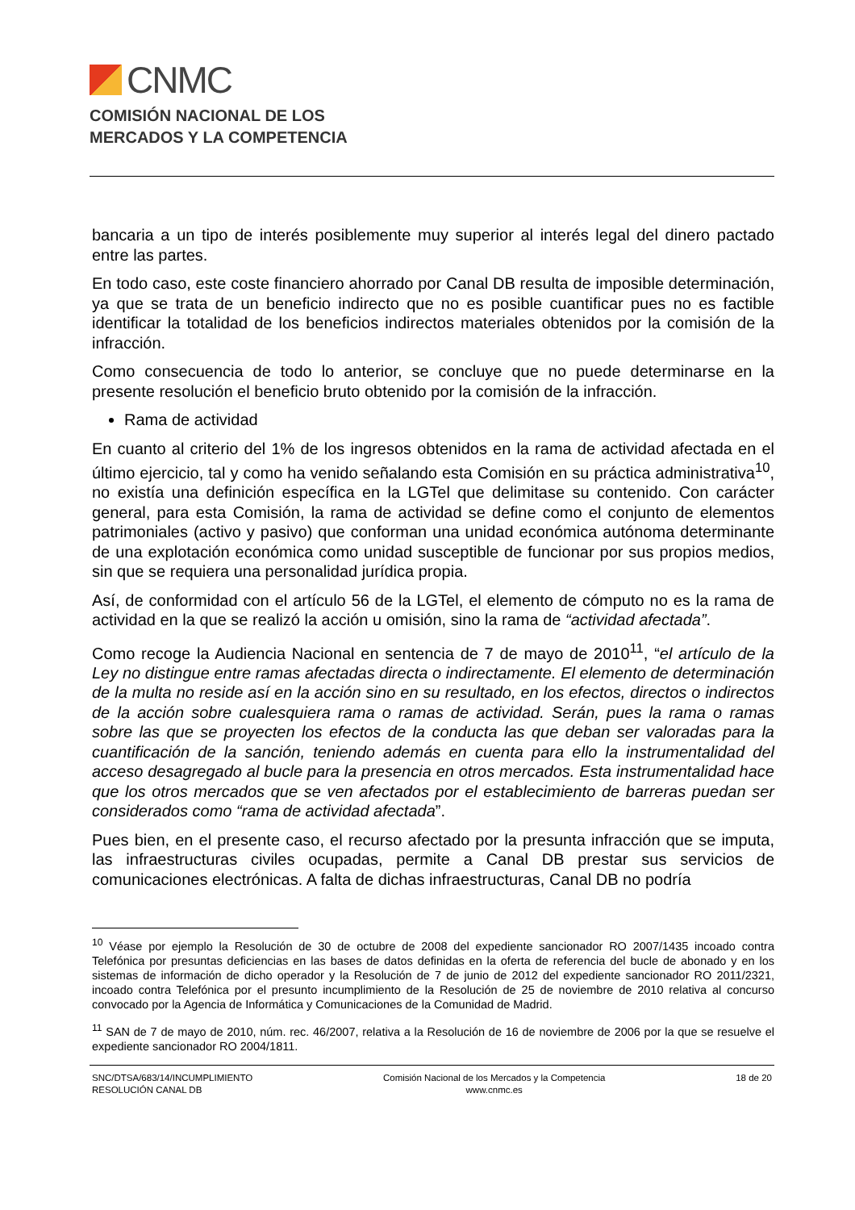CNMC
COMISIÓN NACIONAL DE LOS
MERCADOS Y LA COMPETENCIA
bancaria a un tipo de interés posiblemente muy superior al interés legal del dinero pactado entre las partes.
En todo caso, este coste financiero ahorrado por Canal DB resulta de imposible determinación, ya que se trata de un beneficio indirecto que no es posible cuantificar pues no es factible identificar la totalidad de los beneficios indirectos materiales obtenidos por la comisión de la infracción.
Como consecuencia de todo lo anterior, se concluye que no puede determinarse en la presente resolución el beneficio bruto obtenido por la comisión de la infracción.
Rama de actividad
En cuanto al criterio del 1% de los ingresos obtenidos en la rama de actividad afectada en el último ejercicio, tal y como ha venido señalando esta Comisión en su práctica administrativa<sup>10</sup>, no existía una definición específica en la LGTel que delimitase su contenido. Con carácter general, para esta Comisión, la rama de actividad se define como el conjunto de elementos patrimoniales (activo y pasivo) que conforman una unidad económica autónoma determinante de una explotación económica como unidad susceptible de funcionar por sus propios medios, sin que se requiera una personalidad jurídica propia.
Así, de conformidad con el artículo 56 de la LGTel, el elemento de cómputo no es la rama de actividad en la que se realizó la acción u omisión, sino la rama de “actividad afectada”.
Como recoge la Audiencia Nacional en sentencia de 7 de mayo de 2010<sup>11</sup>, “el artículo de la Ley no distingue entre ramas afectadas directa o indirectamente. El elemento de determinación de la multa no reside así en la acción sino en su resultado, en los efectos, directos o indirectos de la acción sobre cualesquiera rama o ramas de actividad. Serán, pues la rama o ramas sobre las que se proyecten los efectos de la conducta las que deban ser valoradas para la cuantificación de la sanción, teniendo además en cuenta para ello la instrumentalidad del acceso desagregado al bucle para la presencia en otros mercados. Esta instrumentalidad hace que los otros mercados que se ven afectados por el establecimiento de barreras puedan ser considerados como “rama de actividad afectada”.
Pues bien, en el presente caso, el recurso afectado por la presunta infracción que se imputa, las infraestructuras civiles ocupadas, permite a Canal DB prestar sus servicios de comunicaciones electrónicas. A falta de dichas infraestructuras, Canal DB no podría
<sup>10</sup> Véase por ejemplo la Resolución de 30 de octubre de 2008 del expediente sancionador RO 2007/1435 incoado contra Telefónica por presuntas deficiencias en las bases de datos definidas en la oferta de referencia del bucle de abonado y en los sistemas de información de dicho operador y la Resolución de 7 de junio de 2012 del expediente sancionador RO 2011/2321, incoado contra Telefónica por el presunto incumplimiento de la Resolución de 25 de noviembre de 2010 relativa al concurso convocado por la Agencia de Informática y Comunicaciones de la Comunidad de Madrid.
<sup>11</sup> SAN de 7 de mayo de 2010, núm. rec. 46/2007, relativa a la Resolución de 16 de noviembre de 2006 por la que se resuelve el expediente sancionador RO 2004/1811.
SNC/DTSA/683/14/INCUMPLIMIENTO
RESOLUCIÓN CANAL DB
Comisión Nacional de los Mercados y la Competencia
www.cnmc.es
18 de 20